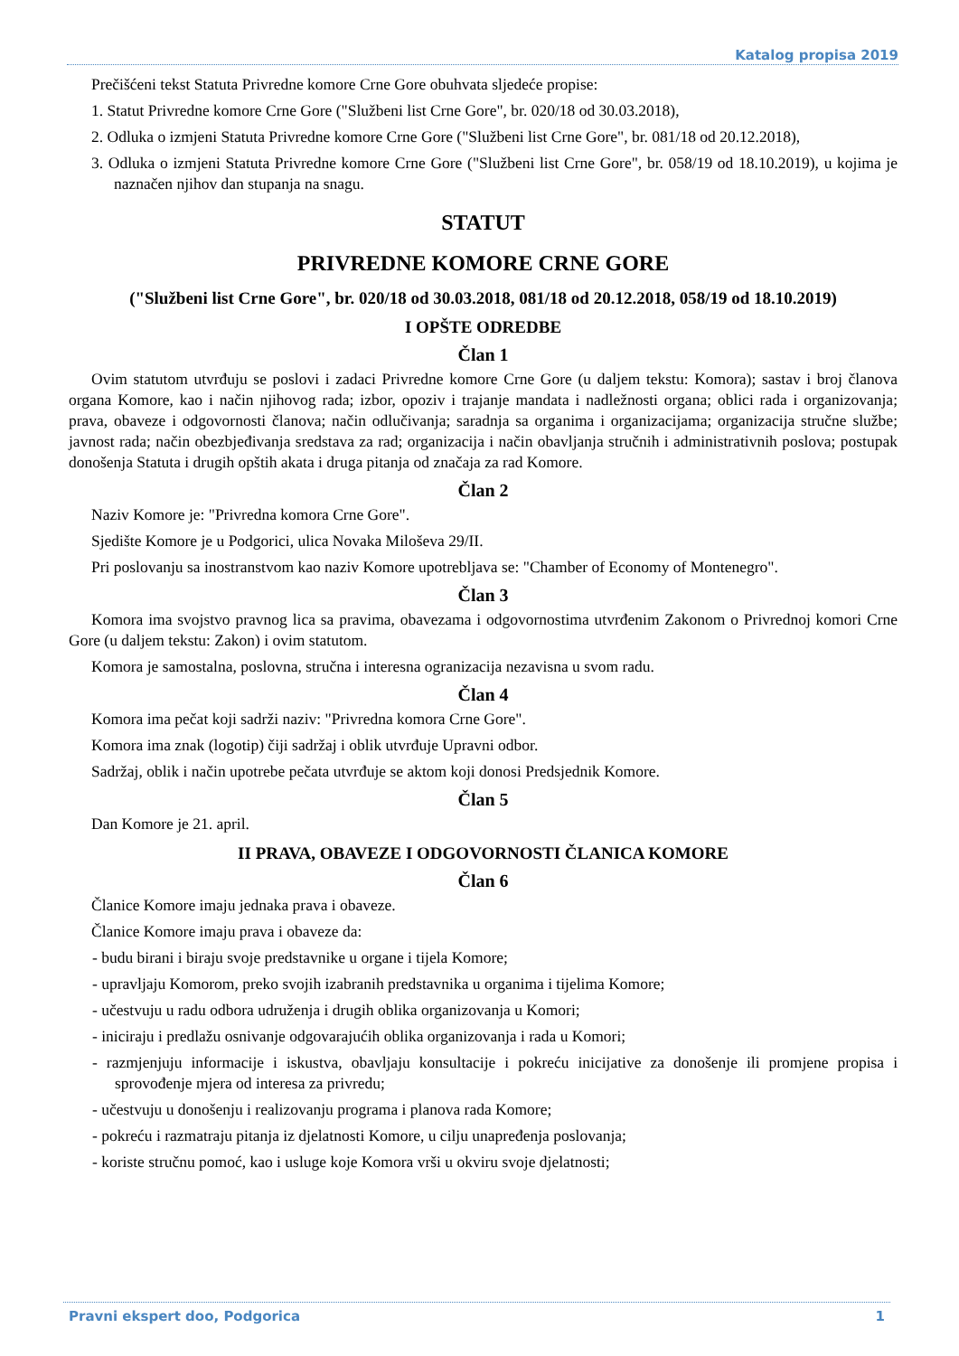Katalog propisa 2019
Prečišćeni tekst Statuta Privredne komore Crne Gore obuhvata sljedeće propise:
1. Statut Privredne komore Crne Gore ("Službeni list Crne Gore", br. 020/18 od 30.03.2018),
2. Odluka o izmjeni Statuta Privredne komore Crne Gore ("Službeni list Crne Gore", br. 081/18 od 20.12.2018),
3. Odluka o izmjeni Statuta Privredne komore Crne Gore ("Službeni list Crne Gore", br. 058/19 od 18.10.2019), u kojima je naznačen njihov dan stupanja na snagu.
STATUT
PRIVREDNE KOMORE CRNE GORE
("Službeni list Crne Gore", br. 020/18 od 30.03.2018, 081/18 od 20.12.2018, 058/19 od 18.10.2019)
I OPŠTE ODREDBE
Član 1
Ovim statutom utvrđuju se poslovi i zadaci Privredne komore Crne Gore (u daljem tekstu: Komora); sastav i broj članova organa Komore, kao i način njihovog rada; izbor, opoziv i trajanje mandata i nadležnosti organa; oblici rada i organizovanja; prava, obaveze i odgovornosti članova; način odlučivanja; saradnja sa organima i organizacijama; organizacija stručne službe; javnost rada; način obezbjeđivanja sredstava za rad; organizacija i način obavljanja stručnih i administrativnih poslova; postupak donošenja Statuta i drugih opštih akata i druga pitanja od značaja za rad Komore.
Član 2
Naziv Komore je: "Privredna komora Crne Gore".
Sjedište Komore je u Podgorici, ulica Novaka Miloševa 29/II.
Pri poslovanju sa inostranstvom kao naziv Komore upotrebljava se: "Chamber of Economy of Montenegro".
Član 3
Komora ima svojstvo pravnog lica sa pravima, obavezama i odgovornostima utvrđenim Zakonom o Privrednoj komori Crne Gore (u daljem tekstu: Zakon) i ovim statutom.
Komora je samostalna, poslovna, stručna i interesna ogranizacija nezavisna u svom radu.
Član 4
Komora ima pečat koji sadrži naziv: "Privredna komora Crne Gore".
Komora ima znak (logotip) čiji sadržaj i oblik utvrđuje Upravni odbor.
Sadržaj, oblik i način upotrebe pečata utvrđuje se aktom koji donosi Predsjednik Komore.
Član 5
Dan Komore je 21. april.
II PRAVA, OBAVEZE I ODGOVORNOSTI ČLANICA KOMORE
Član 6
Članice Komore imaju jednaka prava i obaveze.
Članice Komore imaju prava i obaveze da:
- budu birani i biraju svoje predstavnike u organe i tijela Komore;
- upravljaju Komorom, preko svojih izabranih predstavnika u organima i tijelima Komore;
- učestvuju u radu odbora udruženja i drugih oblika organizovanja u Komori;
- iniciraju i predlažu osnivanje odgovarajućih oblika organizovanja i rada u Komori;
- razmjenjuju informacije i iskustva, obavljaju konsultacije i pokreću inicijative za donošenje ili promjene propisa i sprovođenje mjera od interesa za privredu;
- učestvuju u donošenju i realizovanju programa i planova rada Komore;
- pokreću i razmatraju pitanja iz djelatnosti Komore, u cilju unapređenja poslovanja;
- koriste stručnu pomoć, kao i usluge koje Komora vrši u okviru svoje djelatnosti;
Pravni ekspert doo, Podgorica 1